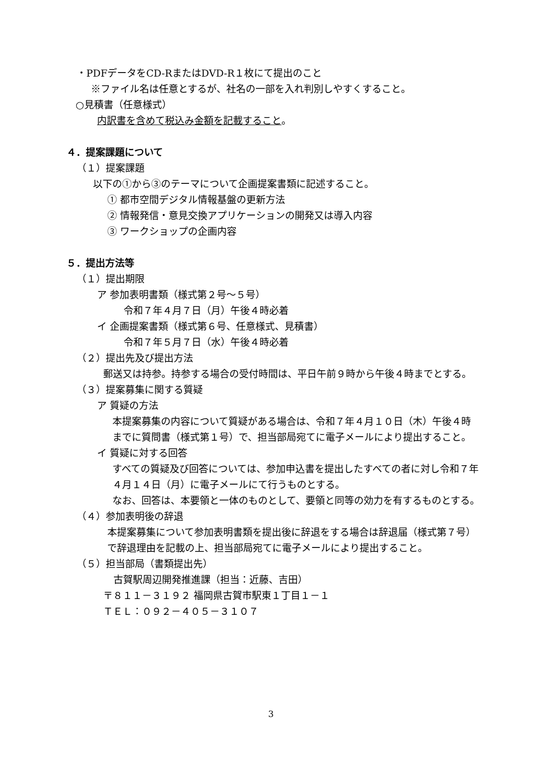・PDFデータをCD-RまたはDVD-R１枚にて提出のこと
※ファイル名は任意とするが、社名の一部を入れ判別しやすくすること。
○見積書（任意様式）
内訳書を含めて税込み金額を記載すること。
４．提案課題について
（１）提案課題
以下の①から③のテーマについて企画提案書類に記述すること。
① 都市空間デジタル情報基盤の更新方法
② 情報発信・意見交換アプリケーションの開発又は導入内容
③ ワークショップの企画内容
５．提出方法等
（１）提出期限
ア 参加表明書類（様式第２号～５号）
令和７年４月７日（月）午後４時必着
イ 企画提案書類（様式第６号、任意様式、見積書）
令和７年５月７日（水）午後４時必着
（２）提出先及び提出方法
郵送又は持参。持参する場合の受付時間は、平日午前９時から午後４時までとする。
（３）提案募集に関する質疑
ア 質疑の方法
本提案募集の内容について質疑がある場合は、令和７年４月１０日（木）午後４時までに質問書（様式第１号）で、担当部局宛てに電子メールにより提出すること。
イ 質疑に対する回答
すべての質疑及び回答については、参加申込書を提出したすべての者に対し令和７年４月１４日（月）に電子メールにて行うものとする。
なお、回答は、本要領と一体のものとして、要領と同等の効力を有するものとする。
（４）参加表明後の辞退
本提案募集について参加表明書類を提出後に辞退をする場合は辞退届（様式第７号）で辞退理由を記載の上、担当部局宛てに電子メールにより提出すること。
（５）担当部局（書類提出先）
古賀駅周辺開発推進課（担当：近藤、吉田）
〒８１１－３１９２ 福岡県古賀市駅東１丁目１－１
ＴＥＬ：０９２－４０５－３１０７
3